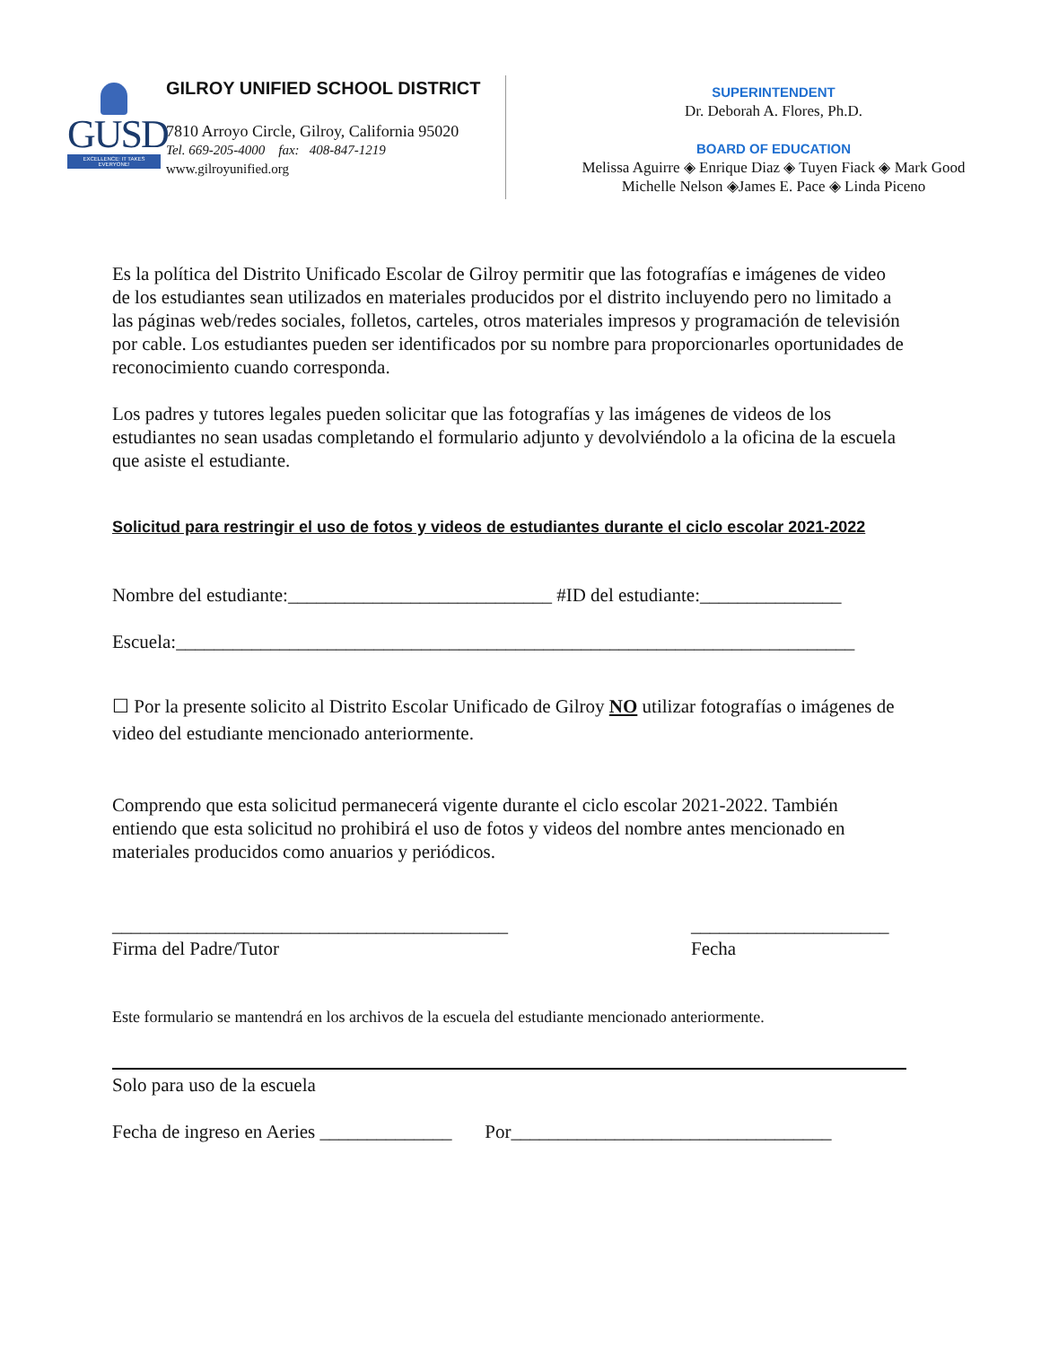GUSD
EXCELLENCE: IT TAKES EVERYONE!
GILROY UNIFIED SCHOOL DISTRICT
7810 Arroyo Circle, Gilroy, California 95020
Tel. 669-205-4000 fax: 408-847-1219
www.gilroyunified.org
SUPERINTENDENT
Dr. Deborah A. Flores, Ph.D.
BOARD OF EDUCATION
Melissa Aguirre ◈ Enrique Diaz ◈ Tuyen Fiack ◈ Mark Good
Michelle Nelson ◈James E. Pace ◈ Linda Piceno
Es la política del Distrito Unificado Escolar de Gilroy permitir que las fotografías e imágenes de video de los estudiantes sean utilizados en materiales producidos por el distrito incluyendo pero no limitado a las páginas web/redes sociales, folletos, carteles, otros materiales impresos y programación de televisión por cable. Los estudiantes pueden ser identificados por su nombre para proporcionarles oportunidades de reconocimiento cuando corresponda.
Los padres y tutores legales pueden solicitar que las fotografías y las imágenes de videos de los estudiantes no sean usadas completando el formulario adjunto y devolviéndolo a la oficina de la escuela que asiste el estudiante.
Solicitud para restringir el uso de fotos y videos de estudiantes durante el ciclo escolar 2021-2022
Nombre del estudiante:____________________________ #ID del estudiante:_______________
Escuela:________________________________________________________________________
☐ Por la presente solicito al Distrito Escolar Unificado de Gilroy NO utilizar fotografías o imágenes de video del estudiante mencionado anteriormente.
Comprendo que esta solicitud permanecerá vigente durante el ciclo escolar 2021-2022. También entiendo que esta solicitud no prohibirá el uso de fotos y videos del nombre antes mencionado en materiales producidos como anuarios y periódicos.
__________________________________________
Firma del Padre/Tutor
_____________________
Fecha
Este formulario se mantendrá en los archivos de la escuela del estudiante mencionado anteriormente.
Solo para uso de la escuela
Fecha de ingreso en Aeries ______________ Por__________________________________